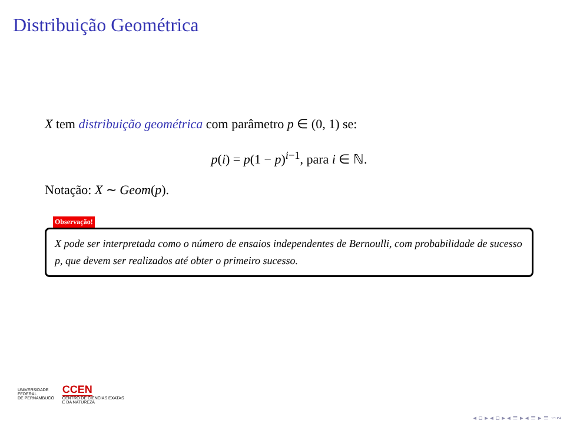Distribuição Geométrica
X tem distribuição geométrica com parâmetro p ∈ (0, 1) se:
p(i) = p(1 − p)<sup>i−1</sup>, para i ∈ ℕ.
Notação: X ∼ Geom(p).
Observação!
X pode ser interpretada como o número de ensaios independentes de Bernoulli, com probabilidade de sucesso p, que devem ser realizados até obter o primeiro sucesso.
UNIVERSIDADE
FEDERAL
DE PERNAMBUCO
CCEN
CENTRO DE CIÊNCIAS EXATAS
E DA NATUREZA
◂ ▫ ▸ ◂ ▫ ▸ ◂ ≡ ▸ ◂ ≡ ▸ ≡ ∽∾